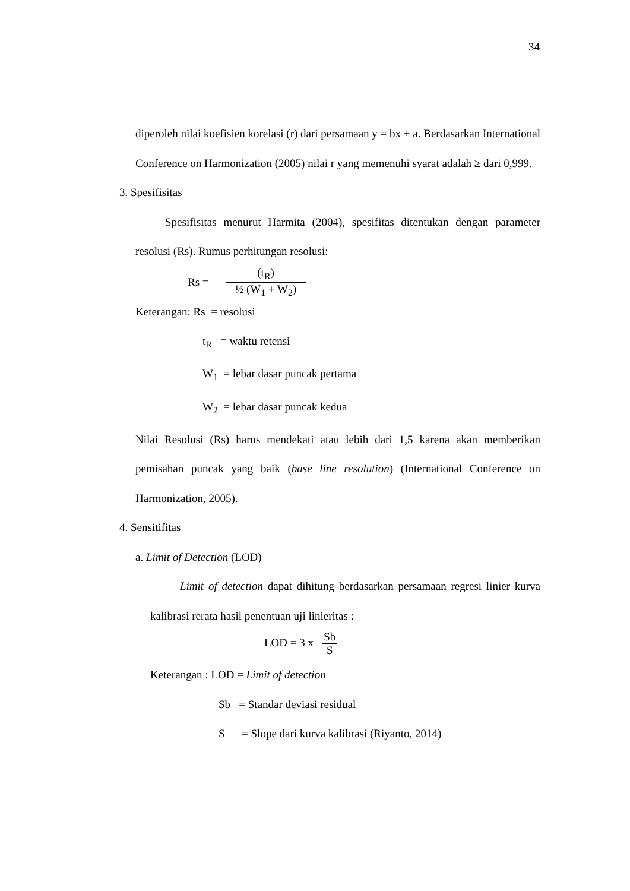34
diperoleh nilai koefisien korelasi (r) dari persamaan y = bx + a. Berdasarkan International Conference on Harmonization (2005) nilai r yang memenuhi syarat adalah ≥ dari 0,999.
3. Spesifisitas
Spesifisitas menurut Harmita (2004), spesifitas ditentukan dengan parameter resolusi (Rs). Rumus perhitungan resolusi:
Rs = (t<sub>R</sub>) ½ (W<sub>1</sub> + W<sub>2</sub>)
Keterangan: Rs = resolusi
t<sub>R</sub> = waktu retensi
W<sub>1</sub> = lebar dasar puncak pertama
W<sub>2</sub> = lebar dasar puncak kedua
Nilai Resolusi (Rs) harus mendekati atau lebih dari 1,5 karena akan memberikan pemisahan puncak yang baik (base line resolution) (International Conference on Harmonization, 2005).
4. Sensitifitas
a. Limit of Detection (LOD)
Limit of detection dapat dihitung berdasarkan persamaan regresi linier kurva kalibrasi rerata hasil penentuan uji linieritas :
LOD = 3 x Sb S
Keterangan : LOD = Limit of detection
Sb = Standar deviasi residual
S = Slope dari kurva kalibrasi (Riyanto, 2014)